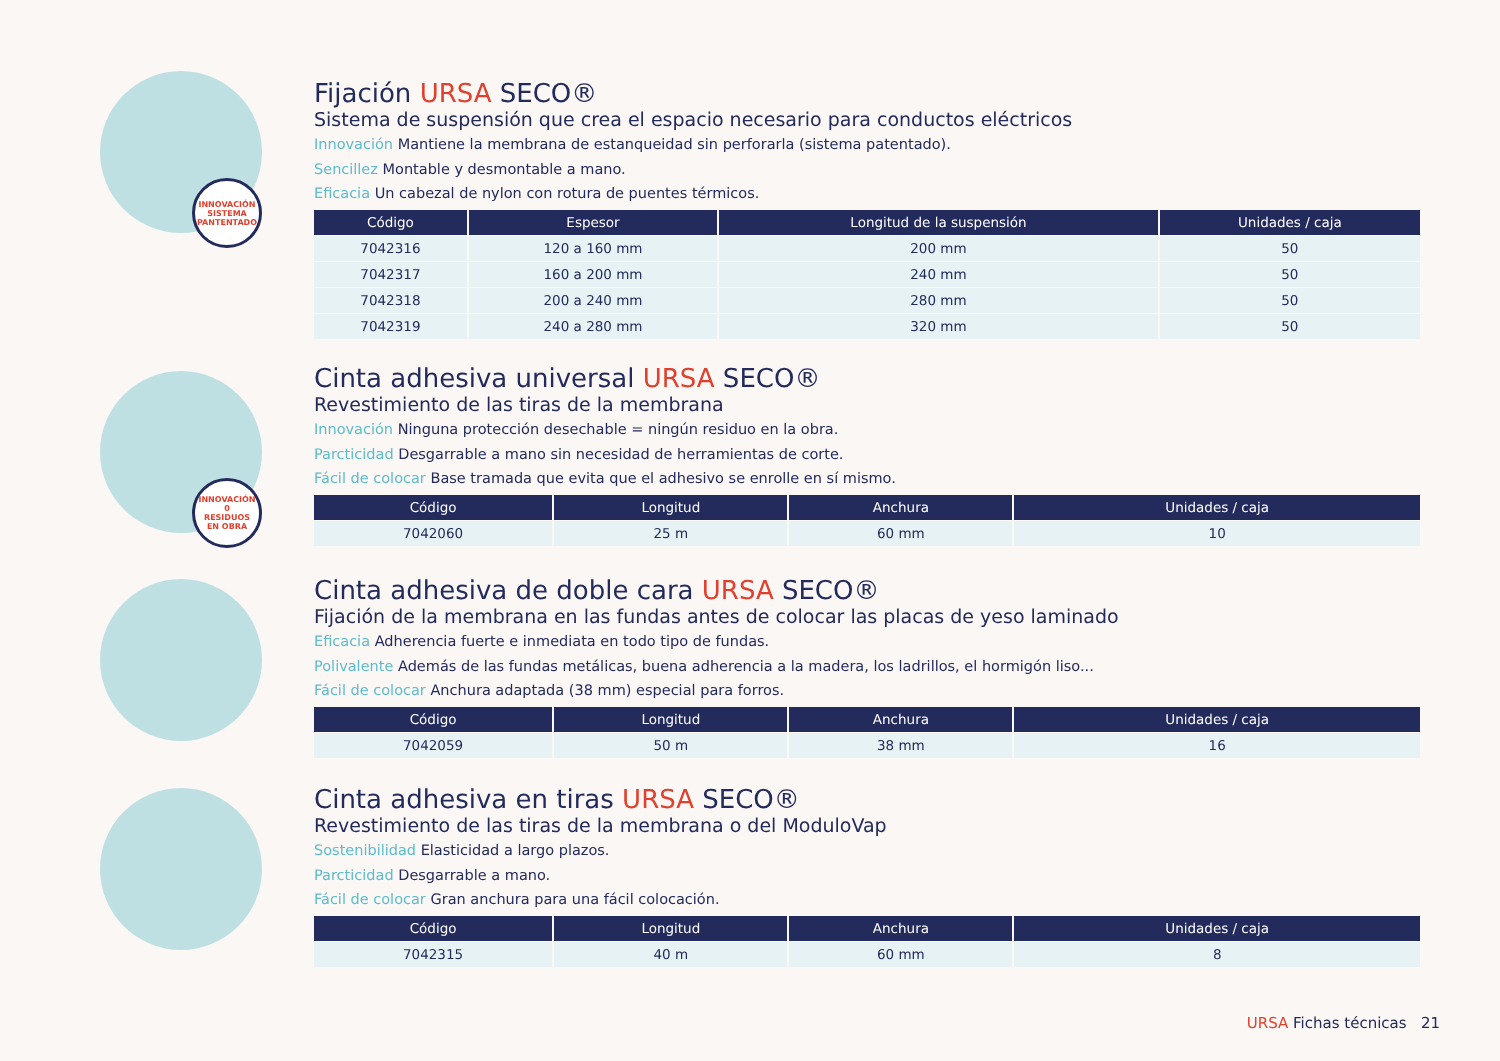INNOVACIÓN
SISTEMA
PANTENTADO
Fijación URSA SECO®
Sistema de suspensión que crea el espacio necesario para conductos eléctricos
Innovación Mantiene la membrana de estanqueidad sin perforarla (sistema patentado).
Sencillez Montable y desmontable a mano.
Eficacia Un cabezal de nylon con rotura de puentes térmicos.
| Código | Espesor | Longitud de la suspensión | Unidades / caja |
| --- | --- | --- | --- |
| 7042316 | 120 a 160 mm | 200 mm | 50 |
| 7042317 | 160 a 200 mm | 240 mm | 50 |
| 7042318 | 200 a 240 mm | 280 mm | 50 |
| 7042319 | 240 a 280 mm | 320 mm | 50 |
INNOVACIÓN
0
RESIDUOS
EN OBRA
Cinta adhesiva universal URSA SECO®
Revestimiento de las tiras de la membrana
Innovación Ninguna protección desechable = ningún residuo en la obra.
Parcticidad Desgarrable a mano sin necesidad de herramientas de corte.
Fácil de colocar Base tramada que evita que el adhesivo se enrolle en sí mismo.
| Código | Longitud | Anchura | Unidades / caja |
| --- | --- | --- | --- |
| 7042060 | 25 m | 60 mm | 10 |
Cinta adhesiva de doble cara URSA SECO®
Fijación de la membrana en las fundas antes de colocar las placas de yeso laminado
Eficacia Adherencia fuerte e inmediata en todo tipo de fundas.
Polivalente Además de las fundas metálicas, buena adherencia a la madera, los ladrillos, el hormigón liso...
Fácil de colocar Anchura adaptada (38 mm) especial para forros.
| Código | Longitud | Anchura | Unidades / caja |
| --- | --- | --- | --- |
| 7042059 | 50 m | 38 mm | 16 |
Cinta adhesiva en tiras URSA SECO®
Revestimiento de las tiras de la membrana o del ModuloVap
Sostenibilidad Elasticidad a largo plazos.
Parcticidad Desgarrable a mano.
Fácil de colocar Gran anchura para una fácil colocación.
| Código | Longitud | Anchura | Unidades / caja |
| --- | --- | --- | --- |
| 7042315 | 40 m | 60 mm | 8 |
URSA Fichas técnicas 21